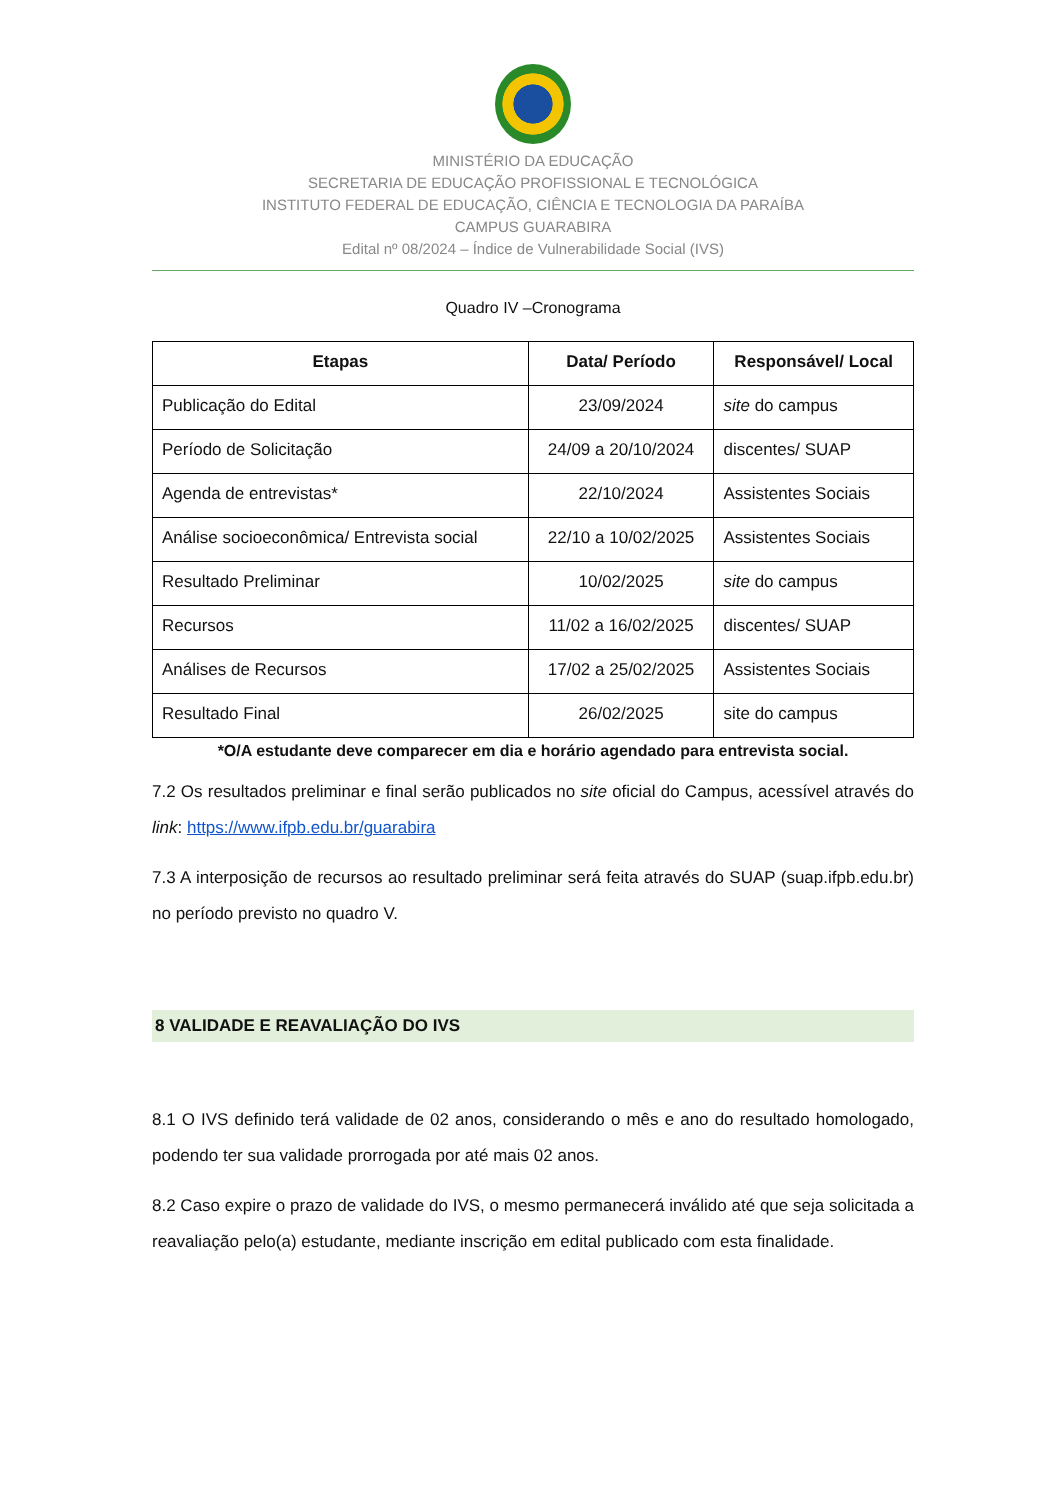MINISTÉRIO DA EDUCAÇÃO
SECRETARIA DE EDUCAÇÃO PROFISSIONAL E TECNOLÓGICA
INSTITUTO FEDERAL DE EDUCAÇÃO, CIÊNCIA E TECNOLOGIA DA PARAÍBA
CAMPUS GUARABIRA
Edital nº 08/2024 – Índice de Vulnerabilidade Social (IVS)
Quadro IV –Cronograma
| Etapas | Data/ Período | Responsável/ Local |
| --- | --- | --- |
| Publicação do Edital | 23/09/2024 | site do campus |
| Período de Solicitação | 24/09 a 20/10/2024 | discentes/ SUAP |
| Agenda de entrevistas* | 22/10/2024 | Assistentes Sociais |
| Análise socioeconômica/ Entrevista social | 22/10 a 10/02/2025 | Assistentes Sociais |
| Resultado Preliminar | 10/02/2025 | site do campus |
| Recursos | 11/02 a 16/02/2025 | discentes/ SUAP |
| Análises de Recursos | 17/02 a 25/02/2025 | Assistentes Sociais |
| Resultado Final | 26/02/2025 | site do campus |
*O/A estudante deve comparecer em dia e horário agendado para entrevista social.
7.2 Os resultados preliminar e final serão publicados no site oficial do Campus, acessível através do link: https://www.ifpb.edu.br/guarabira
7.3 A interposição de recursos ao resultado preliminar será feita através do SUAP (suap.ifpb.edu.br) no período previsto no quadro V.
8 VALIDADE E REAVALIAÇÃO DO IVS
8.1 O IVS definido terá validade de 02 anos, considerando o mês e ano do resultado homologado, podendo ter sua validade prorrogada por até mais 02 anos.
8.2 Caso expire o prazo de validade do IVS, o mesmo permanecerá inválido até que seja solicitada a reavaliação pelo(a) estudante, mediante inscrição em edital publicado com esta finalidade.